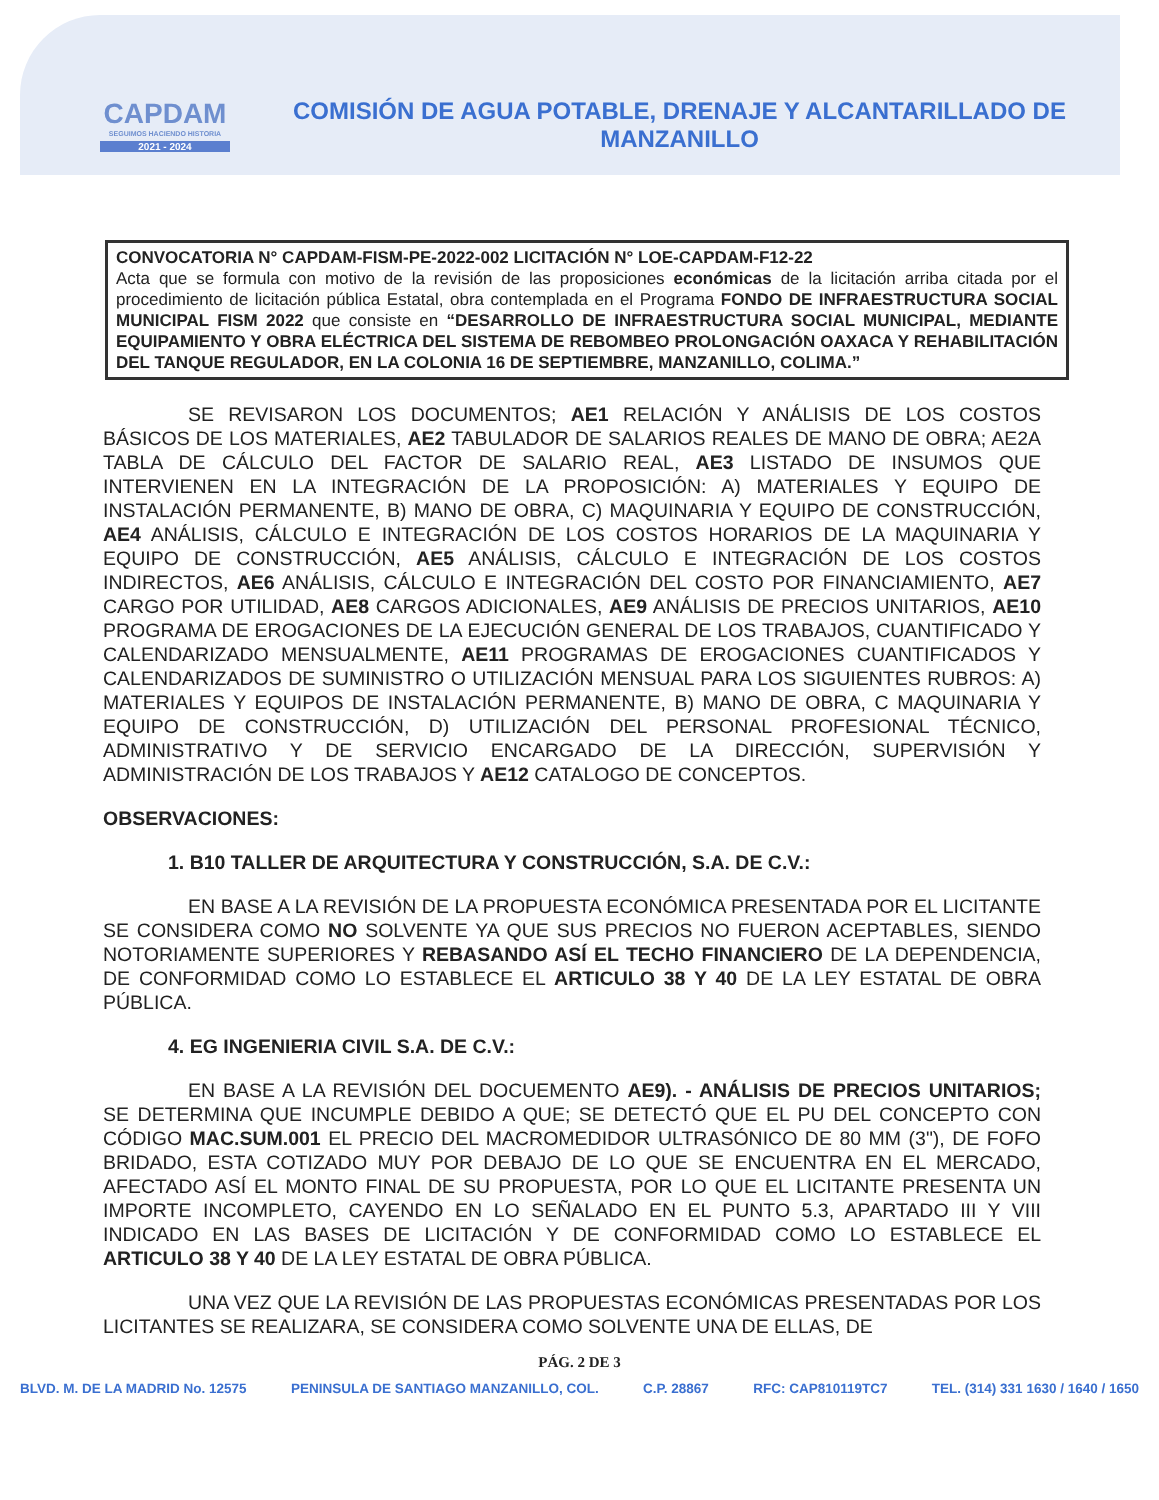CAPDAM
SEGUIMOS HACIENDO HISTORIA
2021 - 2024
COMISIÓN DE AGUA POTABLE, DRENAJE Y ALCANTARILLADO DE MANZANILLO
CONVOCATORIA N° CAPDAM-FISM-PE-2022-002 LICITACIÓN N° LOE-CAPDAM-F12-22
Acta que se formula con motivo de la revisión de las proposiciones económicas de la licitación arriba citada por el procedimiento de licitación pública Estatal, obra contemplada en el Programa FONDO DE INFRAESTRUCTURA SOCIAL MUNICIPAL FISM 2022 que consiste en “DESARROLLO DE INFRAESTRUCTURA SOCIAL MUNICIPAL, MEDIANTE EQUIPAMIENTO Y OBRA ELÉCTRICA DEL SISTEMA DE REBOMBEO PROLONGACIÓN OAXACA Y REHABILITACIÓN DEL TANQUE REGULADOR, EN LA COLONIA 16 DE SEPTIEMBRE, MANZANILLO, COLIMA.”
SE REVISARON LOS DOCUMENTOS; AE1 RELACIÓN Y ANÁLISIS DE LOS COSTOS BÁSICOS DE LOS MATERIALES, AE2 TABULADOR DE SALARIOS REALES DE MANO DE OBRA; AE2A TABLA DE CÁLCULO DEL FACTOR DE SALARIO REAL, AE3 LISTADO DE INSUMOS QUE INTERVIENEN EN LA INTEGRACIÓN DE LA PROPOSICIÓN: A) MATERIALES Y EQUIPO DE INSTALACIÓN PERMANENTE, B) MANO DE OBRA, C) MAQUINARIA Y EQUIPO DE CONSTRUCCIÓN, AE4 ANÁLISIS, CÁLCULO E INTEGRACIÓN DE LOS COSTOS HORARIOS DE LA MAQUINARIA Y EQUIPO DE CONSTRUCCIÓN, AE5 ANÁLISIS, CÁLCULO E INTEGRACIÓN DE LOS COSTOS INDIRECTOS, AE6 ANÁLISIS, CÁLCULO E INTEGRACIÓN DEL COSTO POR FINANCIAMIENTO, AE7 CARGO POR UTILIDAD, AE8 CARGOS ADICIONALES, AE9 ANÁLISIS DE PRECIOS UNITARIOS, AE10 PROGRAMA DE EROGACIONES DE LA EJECUCIÓN GENERAL DE LOS TRABAJOS, CUANTIFICADO Y CALENDARIZADO MENSUALMENTE, AE11 PROGRAMAS DE EROGACIONES CUANTIFICADOS Y CALENDARIZADOS DE SUMINISTRO O UTILIZACIÓN MENSUAL PARA LOS SIGUIENTES RUBROS: A) MATERIALES Y EQUIPOS DE INSTALACIÓN PERMANENTE, B) MANO DE OBRA, C MAQUINARIA Y EQUIPO DE CONSTRUCCIÓN, D) UTILIZACIÓN DEL PERSONAL PROFESIONAL TÉCNICO, ADMINISTRATIVO Y DE SERVICIO ENCARGADO DE LA DIRECCIÓN, SUPERVISIÓN Y ADMINISTRACIÓN DE LOS TRABAJOS Y AE12 CATALOGO DE CONCEPTOS.
OBSERVACIONES:
1. B10 TALLER DE ARQUITECTURA Y CONSTRUCCIÓN, S.A. DE C.V.:
EN BASE A LA REVISIÓN DE LA PROPUESTA ECONÓMICA PRESENTADA POR EL LICITANTE SE CONSIDERA COMO NO SOLVENTE YA QUE SUS PRECIOS NO FUERON ACEPTABLES, SIENDO NOTORIAMENTE SUPERIORES Y REBASANDO ASÍ EL TECHO FINANCIERO DE LA DEPENDENCIA, DE CONFORMIDAD COMO LO ESTABLECE EL ARTICULO 38 Y 40 DE LA LEY ESTATAL DE OBRA PÚBLICA.
4. EG INGENIERIA CIVIL S.A. DE C.V.:
EN BASE A LA REVISIÓN DEL DOCUEMENTO AE9). - ANÁLISIS DE PRECIOS UNITARIOS; SE DETERMINA QUE INCUMPLE DEBIDO A QUE; SE DETECTÓ QUE EL PU DEL CONCEPTO CON CÓDIGO MAC.SUM.001 EL PRECIO DEL MACROMEDIDOR ULTRASÓNICO DE 80 MM (3"), DE FOFO BRIDADO, ESTA COTIZADO MUY POR DEBAJO DE LO QUE SE ENCUENTRA EN EL MERCADO, AFECTADO ASÍ EL MONTO FINAL DE SU PROPUESTA, POR LO QUE EL LICITANTE PRESENTA UN IMPORTE INCOMPLETO, CAYENDO EN LO SEÑALADO EN EL PUNTO 5.3, APARTADO III Y VIII INDICADO EN LAS BASES DE LICITACIÓN Y DE CONFORMIDAD COMO LO ESTABLECE EL ARTICULO 38 Y 40 DE LA LEY ESTATAL DE OBRA PÚBLICA.
UNA VEZ QUE LA REVISIÓN DE LAS PROPUESTAS ECONÓMICAS PRESENTADAS POR LOS LICITANTES SE REALIZARA, SE CONSIDERA COMO SOLVENTE UNA DE ELLAS, DE
PÁG. 2 DE 3
BLVD. M. DE LA MADRID No. 12575 PENINSULA DE SANTIAGO MANZANILLO, COL. C.P. 28867 RFC: CAP810119TC7 TEL. (314) 331 1630 / 1640 / 1650